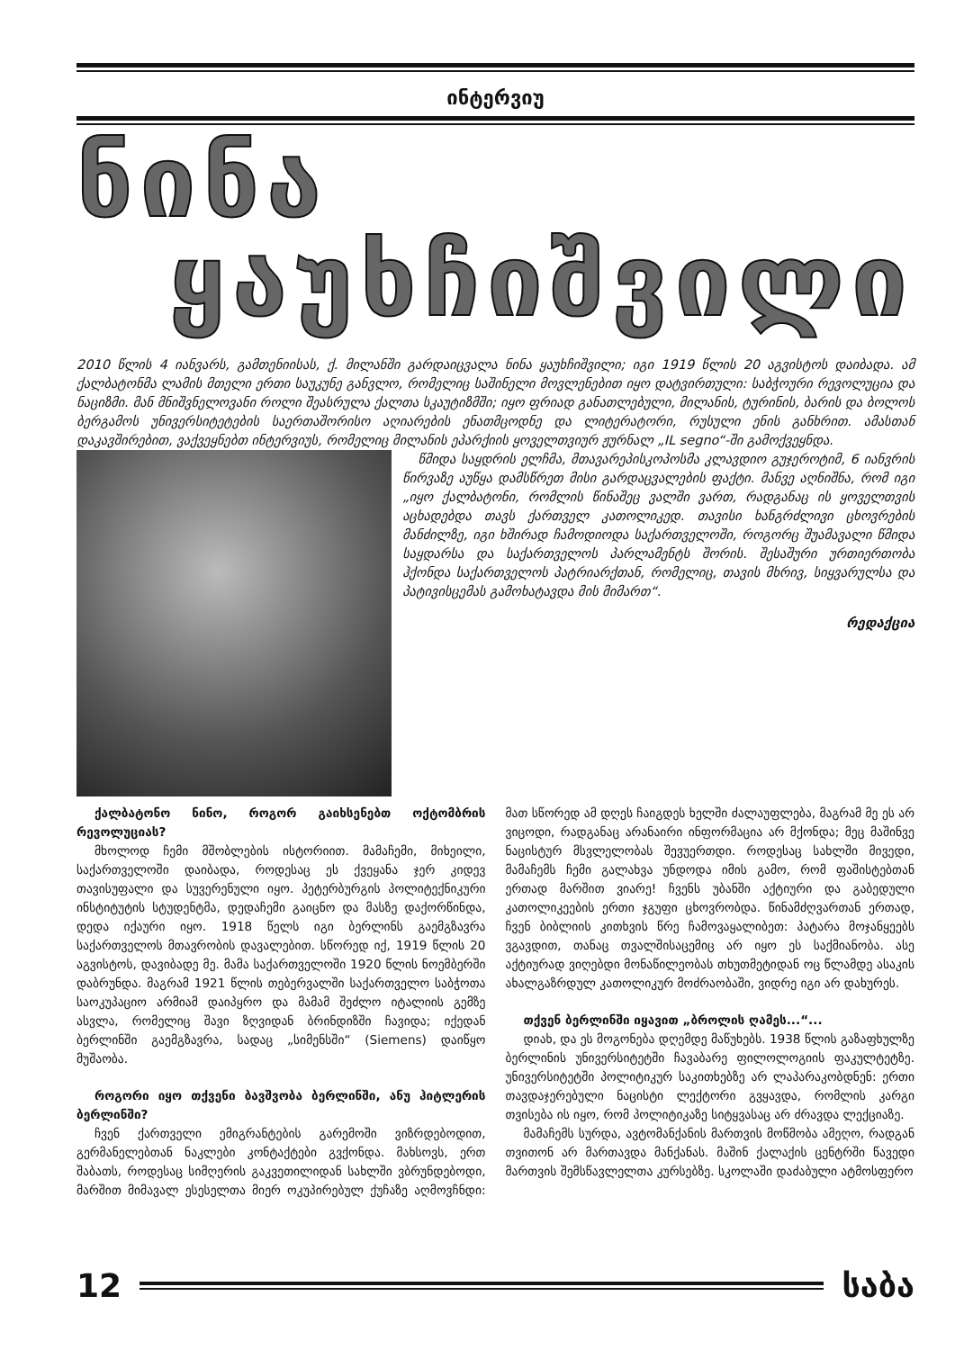ინტერვიუ
ნინა
ყაუხჩიშვილი
2010 წლის 4 იანვარს, გამთენიისას, ქ. მილანში გარდაიცვალა ნინა ყაუხჩიშვილი; იგი 1919 წლის 20 აგვისტოს დაიბადა. ამ ქალბატონმა ლამის მთელი ერთი საუკუნე განვლო, რომელიც საშინელი მოვლენებით იყო დატვირთული: საბჭოური რევოლუცია და ნაციზმი. მან მნიშვნელოვანი როლი შეასრულა ქალთა სკაუტიზმში; იყო ფრიად განათლებული, მილანის, ტურინის, ბარის და ბოლოს ბერგამოს უნივერსიტეტების საერთაშორისო აღიარების ენათმცოდნე და ლიტერატორი, რუსული ენის განხრით. ამასთან დაკავშირებით, ვაქვეყნებთ ინტერვიუს, რომელიც მილანის ეპარქიის ყოველთვიურ ჟურნალ „IL segno“-ში გამოქვეყნდა.
წმიდა საყდრის ელჩმა, მთავარეპისკოპოსმა კლავდიო გუჯეროტიმ, 6 იანვრის წირვაზე აუწყა დამსწრეთ მისი გარდაცვალების ფაქტი. მანვე აღნიშნა, რომ იგი „იყო ქალბატონი, რომლის წინაშეც ვალში ვართ, რადგანაც ის ყოველთვის აცხადებდა თავს ქართველ კათოლიკედ. თავისი ხანგრძლივი ცხოვრების მანძილზე, იგი ხშირად ჩამოდიოდა საქართველოში, როგორც შუამავალი წმიდა საყდარსა და საქართველოს პარლამენტს შორის. შესაშური ურთიერთობა ჰქონდა საქართველოს პატრიარქთან, რომელიც, თავის მხრივ, სიყვარულსა და პატივისცემას გამოხატავდა მის მიმართ“.
რედაქცია
ქალბატონო ნინო, როგორ გაიხსენებთ ოქტომბრის რევოლუციას?
მხოლოდ ჩემი მშობლების ისტორიით. მამაჩემი, მიხეილი, საქართველოში დაიბადა, როდესაც ეს ქვეყანა ჯერ კიდევ თავისუფალი და სუვერენული იყო. პეტერბურგის პოლიტექნიკური ინსტიტუტის სტუდენტმა, დედაჩემი გაიცნო და მასზე დაქორწინდა, დედა იქაური იყო. 1918 წელს იგი ბერლინს გაემგზავრა საქართველოს მთავრობის დავალებით. სწორედ იქ, 1919 წლის 20 აგვისტოს, დავიბადე მე. მამა საქართველოში 1920 წლის ნოემბერში დაბრუნდა. მაგრამ 1921 წლის თებერვალში საქართველო საბჭოთა საოკუპაციო არმიამ დაიპყრო და მამამ შეძლო იტალიის გემზე ასვლა, რომელიც შავი ზღვიდან ბრინდიზში ჩავიდა; იქედან ბერლინში გაემგზავრა, სადაც „სიმენსში“ (Siemens) დაიწყო მუშაობა.
როგორი იყო თქვენი ბავშვობა ბერლინში, ანუ ჰიტლერის ბერლინში?
ჩვენ ქართველი ემიგრანტების გარემოში ვიზრდებოდით, გერმანელებთან ნაკლები კონტაქტები გვქონდა. მახსოვს, ერთ შაბათს, როდესაც სიმღერის გაკვეთილიდან სახლში ვბრუნდებოდი, მარშით მიმავალ ესესელთა მიერ ოკუპირებულ ქუჩაზე აღმოვჩნდი: მათ სწორედ ამ დღეს ჩაიგდეს ხელში ძალაუფლება, მაგრამ მე ეს არ ვიცოდი, რადგანაც არანაირი ინფორმაცია არ მქონდა; მეც მაშინვე ნაცისტურ მსვლელობას შევუერთდი. როდესაც სახლში მივედი, მამაჩემს ჩემი გალახვა უნდოდა იმის გამო, რომ ფაშისტებთან ერთად მარშით ვიარე! ჩვენს უბანში აქტიური და გაბედული კათოლიკეების ერთი ჯგუფი ცხოვრობდა. წინამძღვართან ერთად, ჩვენ ბიბლიის კითხვის წრე ჩამოვაყალიბეთ: პატარა მოჯანყეებს ვგავდით, თანაც თვალშისაცემიც არ იყო ეს საქმიანობა. ასე აქტიურად ვიღებდი მონაწილეობას თხუთმეტიდან ოც წლამდე ასაკის ახალგაზრდულ კათოლიკურ მოძრაობაში, ვიდრე იგი არ დახურეს.
თქვენ ბერლინში იყავით „ბროლის ღამეს...“...
დიახ, და ეს მოგონება დღემდე მაწუხებს. 1938 წლის გაზაფხულზე ბერლინის უნივერსიტეტში ჩავაბარე ფილოლოგიის ფაკულტეტზე. უნივერსიტეტში პოლიტიკურ საკითხებზე არ ლაპარაკობდნენ: ერთი თავდაჯერებული ნაცისტი ლექტორი გვყავდა, რომლის კარგი თვისება ის იყო, რომ პოლიტიკაზე სიტყვასაც არ ძრავდა ლექციაზე.
მამაჩემს სურდა, ავტომანქანის მართვის მოწმობა ამეღო, რადგან თვითონ არ მართავდა მანქანას. მაშინ ქალაქის ცენტრში წავედი მართვის შემსწავლელთა კურსებზე. სკოლაში დაძაბული ატმოსფერო
12 საბა